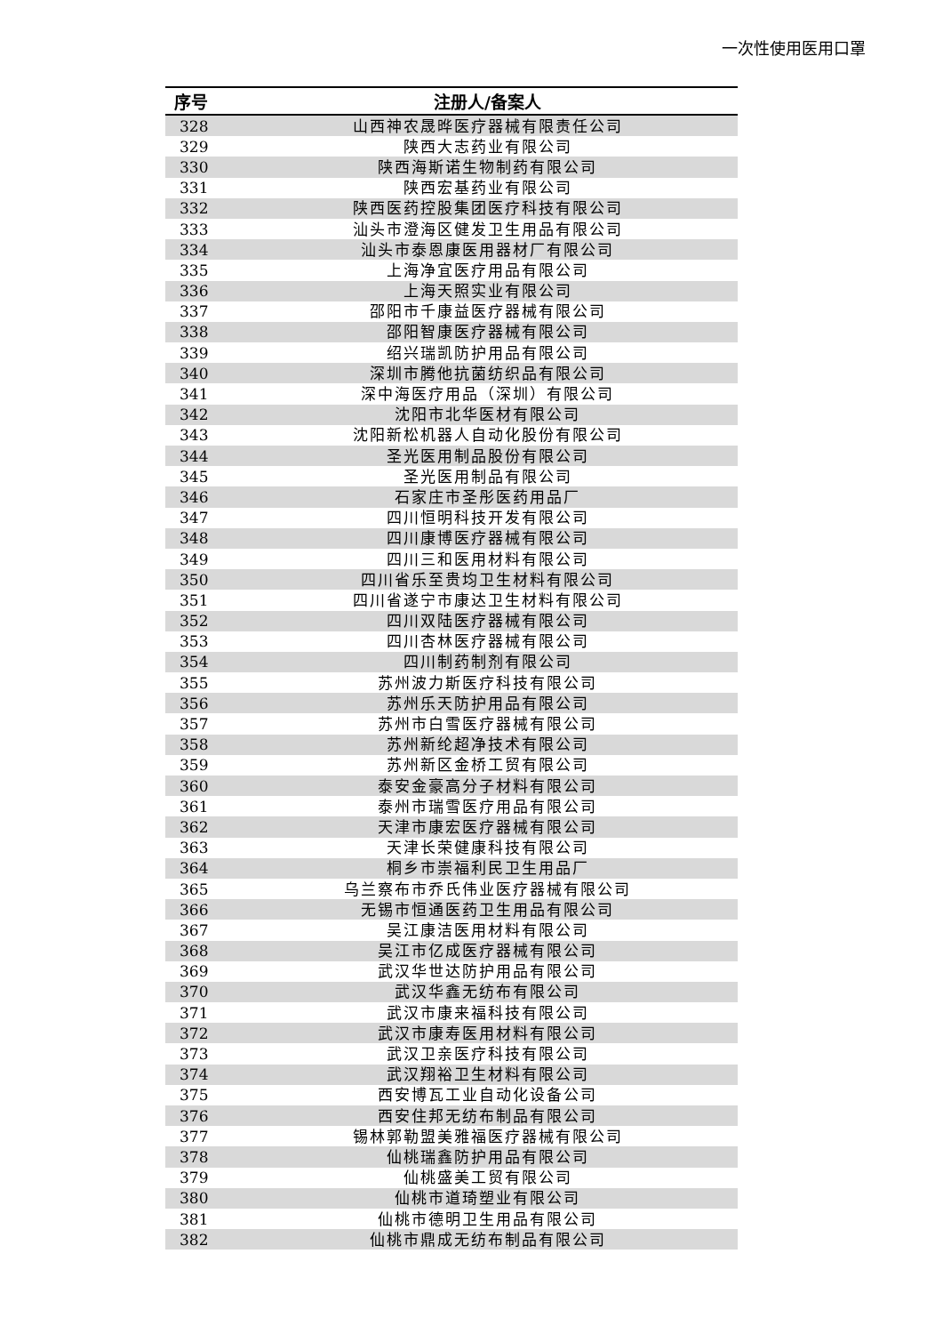一次性使用医用口罩
| 序号 | 注册人/备案人 |
| --- | --- |
| 328 | 山西神农晟晔医疗器械有限责任公司 |
| 329 | 陕西大志药业有限公司 |
| 330 | 陕西海斯诺生物制药有限公司 |
| 331 | 陕西宏基药业有限公司 |
| 332 | 陕西医药控股集团医疗科技有限公司 |
| 333 | 汕头市澄海区健发卫生用品有限公司 |
| 334 | 汕头市泰恩康医用器材厂有限公司 |
| 335 | 上海净宜医疗用品有限公司 |
| 336 | 上海天照实业有限公司 |
| 337 | 邵阳市千康益医疗器械有限公司 |
| 338 | 邵阳智康医疗器械有限公司 |
| 339 | 绍兴瑞凯防护用品有限公司 |
| 340 | 深圳市腾他抗菌纺织品有限公司 |
| 341 | 深中海医疗用品（深圳）有限公司 |
| 342 | 沈阳市北华医材有限公司 |
| 343 | 沈阳新松机器人自动化股份有限公司 |
| 344 | 圣光医用制品股份有限公司 |
| 345 | 圣光医用制品有限公司 |
| 346 | 石家庄市圣彤医药用品厂 |
| 347 | 四川恒明科技开发有限公司 |
| 348 | 四川康博医疗器械有限公司 |
| 349 | 四川三和医用材料有限公司 |
| 350 | 四川省乐至贵均卫生材料有限公司 |
| 351 | 四川省遂宁市康达卫生材料有限公司 |
| 352 | 四川双陆医疗器械有限公司 |
| 353 | 四川杏林医疗器械有限公司 |
| 354 | 四川制药制剂有限公司 |
| 355 | 苏州波力斯医疗科技有限公司 |
| 356 | 苏州乐天防护用品有限公司 |
| 357 | 苏州市白雪医疗器械有限公司 |
| 358 | 苏州新纶超净技术有限公司 |
| 359 | 苏州新区金桥工贸有限公司 |
| 360 | 泰安金豪高分子材料有限公司 |
| 361 | 泰州市瑞雪医疗用品有限公司 |
| 362 | 天津市康宏医疗器械有限公司 |
| 363 | 天津长荣健康科技有限公司 |
| 364 | 桐乡市崇福利民卫生用品厂 |
| 365 | 乌兰察布市乔氏伟业医疗器械有限公司 |
| 366 | 无锡市恒通医药卫生用品有限公司 |
| 367 | 吴江康洁医用材料有限公司 |
| 368 | 吴江市亿成医疗器械有限公司 |
| 369 | 武汉华世达防护用品有限公司 |
| 370 | 武汉华鑫无纺布有限公司 |
| 371 | 武汉市康来福科技有限公司 |
| 372 | 武汉市康寿医用材料有限公司 |
| 373 | 武汉卫亲医疗科技有限公司 |
| 374 | 武汉翔裕卫生材料有限公司 |
| 375 | 西安博瓦工业自动化设备公司 |
| 376 | 西安住邦无纺布制品有限公司 |
| 377 | 锡林郭勒盟美雅福医疗器械有限公司 |
| 378 | 仙桃瑞鑫防护用品有限公司 |
| 379 | 仙桃盛美工贸有限公司 |
| 380 | 仙桃市道琦塑业有限公司 |
| 381 | 仙桃市德明卫生用品有限公司 |
| 382 | 仙桃市鼎成无纺布制品有限公司 |